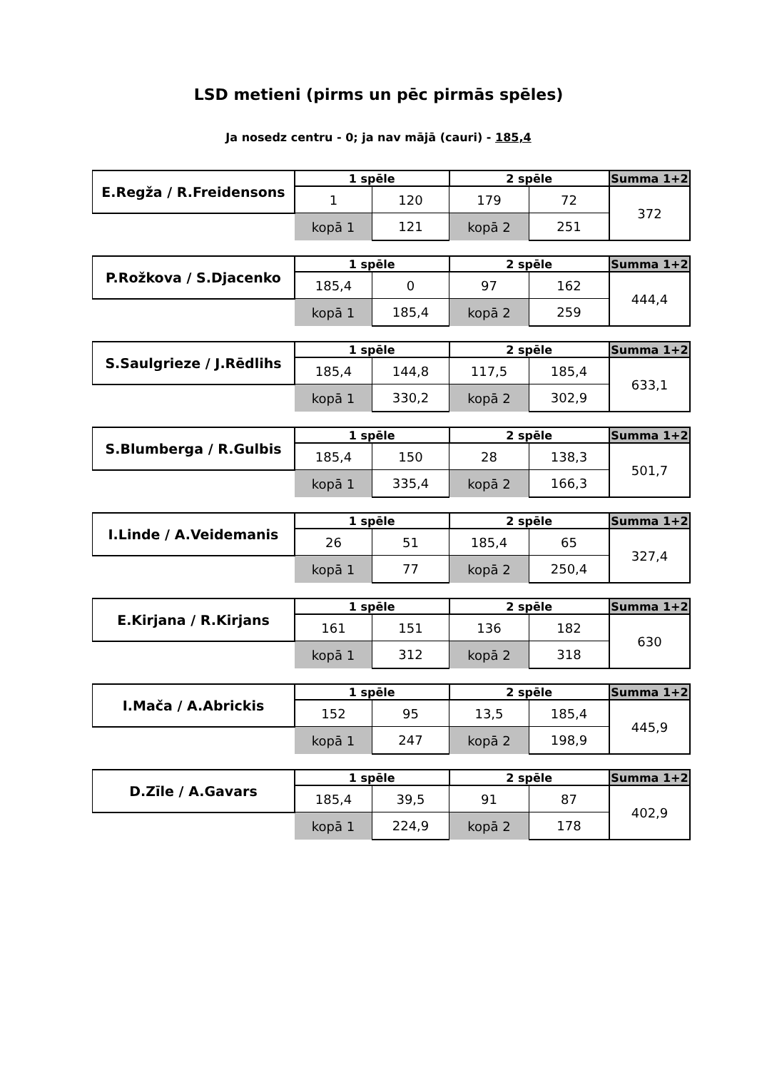LSD metieni (pirms un pēc pirmās spēles)
Ja nosedz centru - 0; ja nav mājā (cauri) - 185,4
| E.Regža / R.Freidensons | 1 spēle | | 2 spēle | | Summa 1+2 |
| | 1 | 120 | 179 | 72 | 372 |
| | kopā 1 | 121 | kopā 2 | 251 | |
| P.Rožkova / S.Djacenko | 1 spēle | | 2 spēle | | Summa 1+2 |
| | 185,4 | 0 | 97 | 162 | 444,4 |
| | kopā 1 | 185,4 | kopā 2 | 259 | |
| S.Saulgrieze / J.Rēdlihs | 1 spēle | | 2 spēle | | Summa 1+2 |
| | 185,4 | 144,8 | 117,5 | 185,4 | 633,1 |
| | kopā 1 | 330,2 | kopā 2 | 302,9 | |
| S.Blumberga / R.Gulbis | 1 spēle | | 2 spēle | | Summa 1+2 |
| | 185,4 | 150 | 28 | 138,3 | 501,7 |
| | kopā 1 | 335,4 | kopā 2 | 166,3 | |
| I.Linde / A.Veidemanis | 1 spēle | | 2 spēle | | Summa 1+2 |
| | 26 | 51 | 185,4 | 65 | 327,4 |
| | kopā 1 | 77 | kopā 2 | 250,4 | |
| E.Kirjana / R.Kirjans | 1 spēle | | 2 spēle | | Summa 1+2 |
| | 161 | 151 | 136 | 182 | 630 |
| | kopā 1 | 312 | kopā 2 | 318 | |
| I.Mača / A.Abrickis | 1 spēle | | 2 spēle | | Summa 1+2 |
| | 152 | 95 | 13,5 | 185,4 | 445,9 |
| | kopā 1 | 247 | kopā 2 | 198,9 | |
| D.Zīle / A.Gavars | 1 spēle | | 2 spēle | | Summa 1+2 |
| | 185,4 | 39,5 | 91 | 87 | 402,9 |
| | kopā 1 | 224,9 | kopā 2 | 178 | |